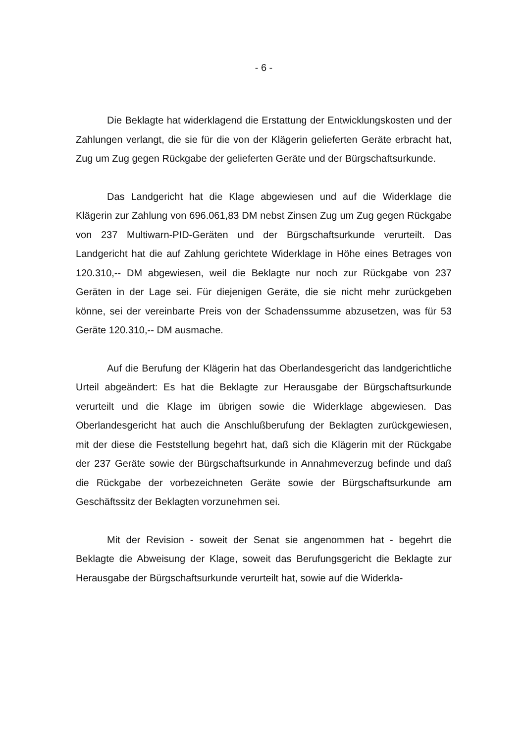- 6 -
Die Beklagte hat widerklagend die Erstattung der Entwicklungskosten und der Zahlungen verlangt, die sie für die von der Klägerin gelieferten Geräte erbracht hat, Zug um Zug gegen Rückgabe der gelieferten Geräte und der Bürgschaftsurkunde.
Das Landgericht hat die Klage abgewiesen und auf die Widerklage die Klägerin zur Zahlung von 696.061,83 DM nebst Zinsen Zug um Zug gegen Rückgabe von 237 Multiwarn-PID-Geräten und der Bürgschaftsurkunde verurteilt. Das Landgericht hat die auf Zahlung gerichtete Widerklage in Höhe eines Betrages von 120.310,-- DM abgewiesen, weil die Beklagte nur noch zur Rückgabe von 237 Geräten in der Lage sei. Für diejenigen Geräte, die sie nicht mehr zurückgeben könne, sei der vereinbarte Preis von der Schadenssumme abzusetzen, was für 53 Geräte 120.310,-- DM ausmache.
Auf die Berufung der Klägerin hat das Oberlandesgericht das landgerichtliche Urteil abgeändert: Es hat die Beklagte zur Herausgabe der Bürgschaftsurkunde verurteilt und die Klage im übrigen sowie die Widerklage abgewiesen. Das Oberlandesgericht hat auch die Anschlußberufung der Beklagten zurückgewiesen, mit der diese die Feststellung begehrt hat, daß sich die Klägerin mit der Rückgabe der 237 Geräte sowie der Bürgschaftsurkunde in Annahmeverzug befinde und daß die Rückgabe der vorbezeichneten Geräte sowie der Bürgschaftsurkunde am Geschäftssitz der Beklagten vorzunehmen sei.
Mit der Revision - soweit der Senat sie angenommen hat - begehrt die Beklagte die Abweisung der Klage, soweit das Berufungsgericht die Beklagte zur Herausgabe der Bürgschaftsurkunde verurteilt hat, sowie auf die Widerkla-